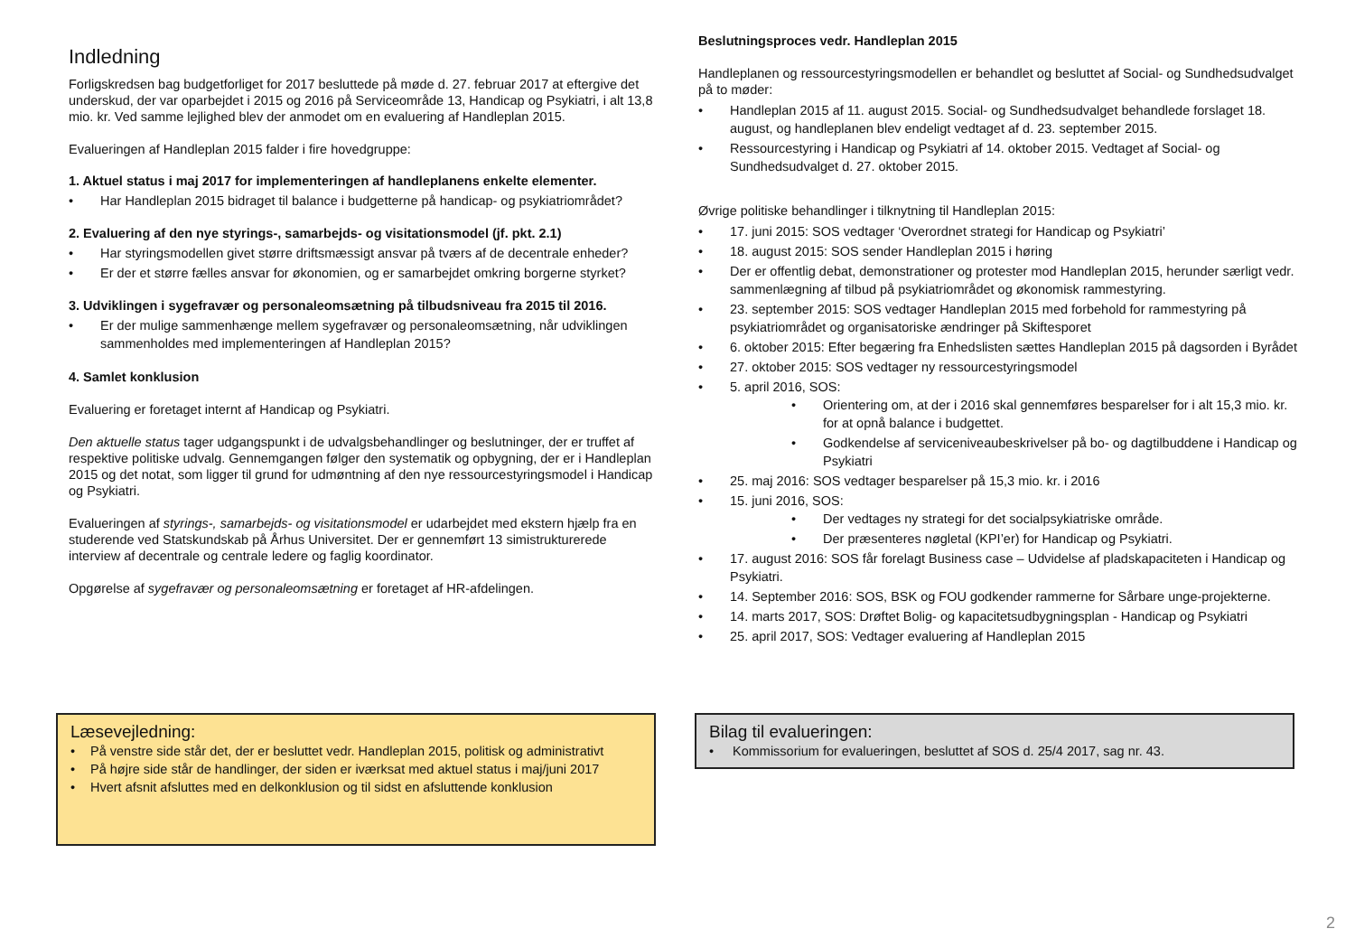Indledning
Forligskredsen bag budgetforliget for 2017 besluttede på møde d. 27. februar 2017 at eftergive det underskud, der var oparbejdet i 2015 og 2016 på Serviceområde 13, Handicap og Psykiatri, i alt 13,8 mio. kr. Ved samme lejlighed blev der anmodet om en evaluering af Handleplan 2015.
Evalueringen af Handleplan 2015 falder i fire hovedgruppe:
1. Aktuel status i maj 2017 for implementeringen af handleplanens enkelte elementer.
• Har Handleplan 2015 bidraget til balance i budgetterne på handicap- og psykiatriområdet?
2. Evaluering af den nye styrings-, samarbejds- og visitationsmodel (jf. pkt. 2.1)
• Har styringsmodellen givet større driftsmæssigt ansvar på tværs af de decentrale enheder?
• Er der et større fælles ansvar for økonomien, og er samarbejdet omkring borgerne styrket?
3. Udviklingen i sygefravær og personaleomsætning på tilbudsniveau fra 2015 til 2016.
• Er der mulige sammenhænge mellem sygefravær og personaleomsætning, når udviklingen sammenholdes med implementeringen af Handleplan 2015?
4. Samlet konklusion
Evaluering er foretaget internt af Handicap og Psykiatri.
Den aktuelle status tager udgangspunkt i de udvalgsbehandlinger og beslutninger, der er truffet af respektive politiske udvalg. Gennemgangen følger den systematik og opbygning, der er i Handleplan 2015 og det notat, som ligger til grund for udmøntning af den nye ressourcestyringsmodel i Handicap og Psykiatri.
Evalueringen af styrings-, samarbejds- og visitationsmodel er udarbejdet med ekstern hjælp fra en studerende ved Statskundskab på Århus Universitet. Der er gennemført 13 simistrukturerede interview af decentrale og centrale ledere og faglig koordinator.
Opgørelse af sygefravær og personaleomsætning er foretaget af HR-afdelingen.
Beslutningsproces vedr. Handleplan 2015
Handleplanen og ressourcestyringsmodellen er behandlet og besluttet af Social- og Sundhedsudvalget på to møder:
• Handleplan 2015 af 11. august 2015. Social- og Sundhedsudvalget behandlede forslaget 18. august, og handleplanen blev endeligt vedtaget af d. 23. september 2015.
• Ressourcestyring i Handicap og Psykiatri af 14. oktober 2015. Vedtaget af Social- og Sundhedsudvalget d. 27. oktober 2015.
Øvrige politiske behandlinger i tilknytning til Handleplan 2015:
• 17. juni 2015: SOS vedtager ‘Overordnet strategi for Handicap og Psykiatri’
• 18. august 2015: SOS sender Handleplan 2015 i høring
• Der er offentlig debat, demonstrationer og protester mod Handleplan 2015, herunder særligt vedr. sammenlægning af tilbud på psykiatriområdet og økonomisk rammestyring.
• 23. september 2015: SOS vedtager Handleplan 2015 med forbehold for rammestyring på psykiatriområdet og organisatoriske ændringer på Skiftesporet
• 6. oktober 2015: Efter begæring fra Enhedslisten sættes Handleplan 2015 på dagsorden i Byrådet
• 27. oktober 2015: SOS vedtager ny ressourcestyringsmodel
• 5. april 2016, SOS:
• Orientering om, at der i 2016 skal gennemføres besparelser for i alt 15,3 mio. kr. for at opnå balance i budgettet.
• Godkendelse af serviceniveaubeskrivelser på bo- og dagtilbuddene i Handicap og Psykiatri
• 25. maj 2016: SOS vedtager besparelser på 15,3 mio. kr. i 2016
• 15. juni 2016, SOS:
• Der vedtages ny strategi for det socialpsykiatriske område.
• Der præsenteres nøgletal (KPI’er) for Handicap og Psykiatri.
• 17. august 2016: SOS får forelagt Business case – Udvidelse af pladskapaciteten i Handicap og Psykiatri.
• 14. September 2016: SOS, BSK og FOU godkender rammerne for Sårbare unge-projekterne.
• 14. marts 2017, SOS: Drøftet Bolig- og kapacitetsudbygningsplan - Handicap og Psykiatri
• 25. april 2017, SOS: Vedtager evaluering af Handleplan 2015
Læsevejledning:
• På venstre side står det, der er besluttet vedr. Handleplan 2015, politisk og administrativt
• På højre side står de handlinger, der siden er iværksat med aktuel status i maj/juni 2017
• Hvert afsnit afsluttes med en delkonklusion og til sidst en afsluttende konklusion
Bilag til evalueringen:
• Kommissorium for evalueringen, besluttet af SOS d. 25/4 2017, sag nr. 43.
2